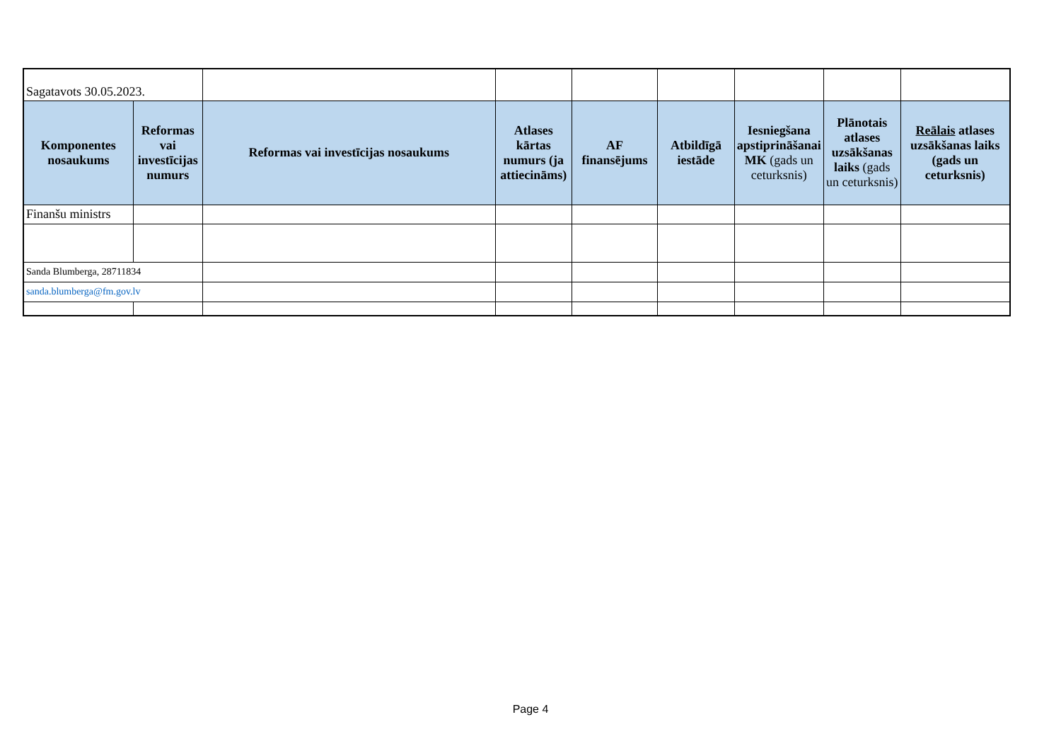| Sagatavots 30.05.2023. | | | | | | | | |
| Komponentes nosaukums | Reformas vai investīcijas numurs | Reformas vai investīcijas nosaukums | Atlases kārtas numurs (ja attiecināms) | AF finansējums | Atbildīgā iestāde | Iesniegšana apstiprināšanai MK (gads un ceturksnis) | Plānotais atlases uzsākšanas laiks (gads un ceturksnis) | Reālais atlases uzsākšanas laiks (gads un ceturksnis) |
| Finanšu ministrs | | | | | | | | |
| Sanda Blumberga, 28711834 | | | | | | | | |
| sanda.blumberga@fm.gov.lv | | | | | | | | |
Page 4